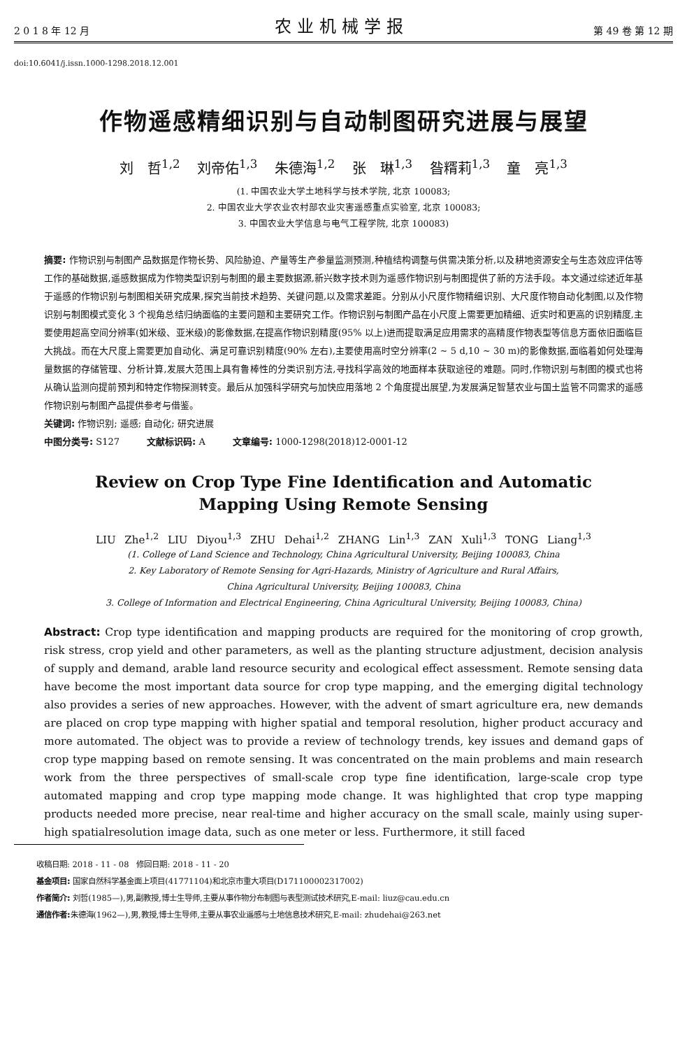2 0 1 8 年 12 月 农业机械学报 第 49 卷 第 12 期
doi:10.6041/j.issn.1000-1298.2018.12.001
作物遥感精细识别与自动制图研究进展与展望
刘　哲<sup>1,2</sup> 刘帝佑<sup>1,3</sup> 朱德海<sup>1,2</sup> 张　琳<sup>1,3</sup> 昝糈莉<sup>1,3</sup> 童　亮<sup>1,3</sup>
(1. 中国农业大学土地科学与技术学院, 北京 100083;
2. 中国农业大学农业农村部农业灾害遥感重点实验室, 北京 100083;
3. 中国农业大学信息与电气工程学院, 北京 100083)
摘要: 作物识别与制图产品数据是作物长势、风险胁迫、产量等生产参量监测预测,种植结构调整与供需决策分析,以及耕地资源安全与生态效应评估等工作的基础数据,遥感数据成为作物类型识别与制图的最主要数据源,新兴数字技术则为遥感作物识别与制图提供了新的方法手段。本文通过综述近年基于遥感的作物识别与制图相关研究成果,探究当前技术趋势、关键问题,以及需求差距。分别从小尺度作物精细识别、大尺度作物自动化制图,以及作物识别与制图模式变化 3 个视角总结归纳面临的主要问题和主要研究工作。作物识别与制图产品在小尺度上需要更加精细、近实时和更高的识别精度,主要使用超高空间分辨率(如米级、亚米级)的影像数据,在提高作物识别精度(95% 以上)进而提取满足应用需求的高精度作物表型等信息方面依旧面临巨大挑战。而在大尺度上需要更加自动化、满足可靠识别精度(90% 左右),主要使用高时空分辨率(2 ~ 5 d,10 ~ 30 m)的影像数据,面临着如何处理海量数据的存储管理、分析计算,发展大范围上具有鲁棒性的分类识别方法,寻找科学高效的地面样本获取途径的难题。同时,作物识别与制图的模式也将从确认监测向提前预判和特定作物探测转变。最后从加强科学研究与加快应用落地 2 个角度提出展望,为发展满足智慧农业与国土监管不同需求的遥感作物识别与制图产品提供参考与借鉴。
关键词: 作物识别; 遥感; 自动化; 研究进展
中图分类号: S127　　　文献标识码: A　　　文章编号: 1000-1298(2018)12-0001-12
Review on Crop Type Fine Identification and Automatic
Mapping Using Remote Sensing
LIU Zhe<sup>1,2</sup> LIU Diyou<sup>1,3</sup> ZHU Dehai<sup>1,2</sup> ZHANG Lin<sup>1,3</sup> ZAN Xuli<sup>1,3</sup> TONG Liang<sup>1,3</sup>
(1. College of Land Science and Technology, China Agricultural University, Beijing 100083, China
2. Key Laboratory of Remote Sensing for Agri-Hazards, Ministry of Agriculture and Rural Affairs,
China Agricultural University, Beijing 100083, China
3. College of Information and Electrical Engineering, China Agricultural University, Beijing 100083, China)
Abstract: Crop type identification and mapping products are required for the monitoring of crop growth, risk stress, crop yield and other parameters, as well as the planting structure adjustment, decision analysis of supply and demand, arable land resource security and ecological effect assessment. Remote sensing data have become the most important data source for crop type mapping, and the emerging digital technology also provides a series of new approaches. However, with the advent of smart agriculture era, new demands are placed on crop type mapping with higher spatial and temporal resolution, higher product accuracy and more automated. The object was to provide a review of technology trends, key issues and demand gaps of crop type mapping based on remote sensing. It was concentrated on the main problems and main research work from the three perspectives of small-scale crop type fine identification, large-scale crop type automated mapping and crop type mapping mode change. It was highlighted that crop type mapping products needed more precise, near real-time and higher accuracy on the small scale, mainly using super-high spatialresolution image data, such as one meter or less. Furthermore, it still faced
收稿日期: 2018 - 11 - 08　修回日期: 2018 - 11 - 20
基金项目: 国家自然科学基金面上项目(41771104)和北京市重大项目(D171100002317002)
作者简介: 刘哲(1985—),男,副教授,博士生导师,主要从事作物分布制图与表型测试技术研究,E-mail: liuz@cau.edu.cn
通信作者: 朱德海(1962—),男,教授,博士生导师,主要从事农业遥感与土地信息技术研究,E-mail: zhudehai@263.net